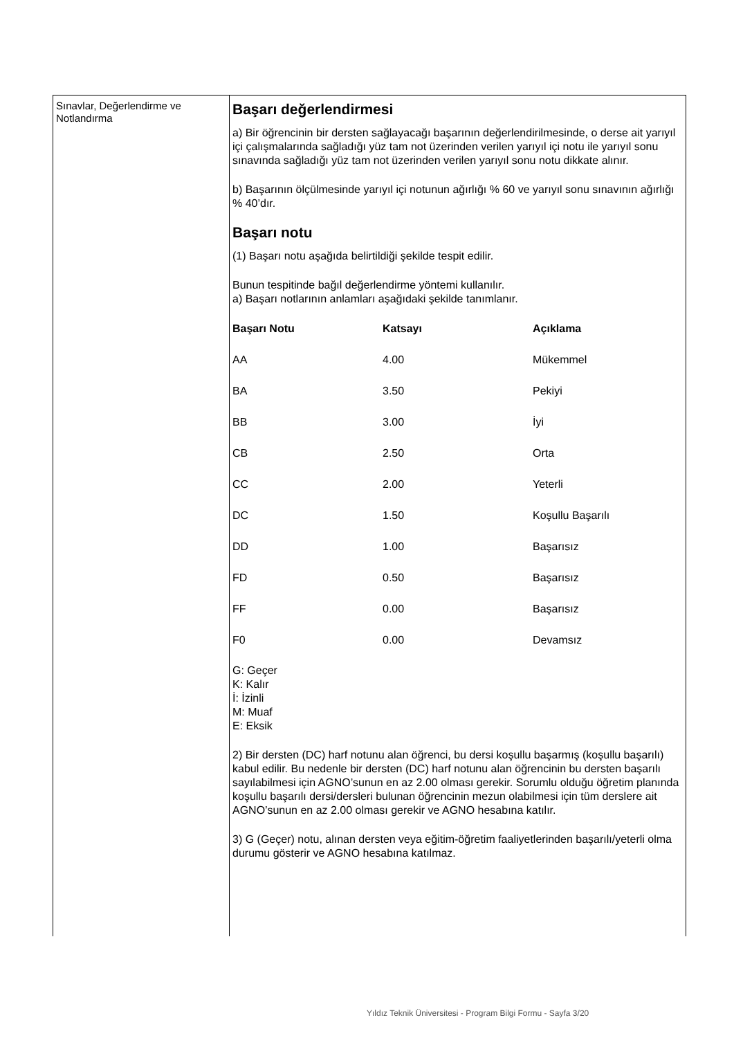Sınavlar, Değerlendirme ve Notlandırma
Başarı değerlendirmesi
a) Bir öğrencinin bir dersten sağlayacağı başarının değerlendirilmesinde, o derse ait yarıyıl içi çalışmalarında sağladığı yüz tam not üzerinden verilen yarıyıl içi notu ile yarıyıl sonu sınavında sağladığı yüz tam not üzerinden verilen yarıyıl sonu notu dikkate alınır.
b) Başarının ölçülmesinde yarıyıl içi notunun ağırlığı % 60 ve yarıyıl sonu sınavının ağırlığı % 40’dır.
Başarı notu
(1) Başarı notu aşağıda belirtildiği şekilde tespit edilir.
Bunun tespitinde bağıl değerlendirme yöntemi kullanılır.
a) Başarı notlarının anlamları aşağıdaki şekilde tanımlanır.
| Başarı Notu | Katsayı | Açıklama |
| --- | --- | --- |
| AA | 4.00 | Mükemmel |
| BA | 3.50 | Pekiyi |
| BB | 3.00 | İyi |
| CB | 2.50 | Orta |
| CC | 2.00 | Yeterli |
| DC | 1.50 | Koşullu Başarılı |
| DD | 1.00 | Başarısız |
| FD | 0.50 | Başarısız |
| FF | 0.00 | Başarısız |
| F0 | 0.00 | Devamsız |
G: Geçer
K: Kalır
İ: İzinli
M: Muaf
E: Eksik
2) Bir dersten (DC) harf notunu alan öğrenci, bu dersi koşullu başarmış (koşullu başarılı) kabul edilir. Bu nedenle bir dersten (DC) harf notunu alan öğrencinin bu dersten başarılı sayılabilmesi için AGNO’sunun en az 2.00 olması gerekir. Sorumlu olduğu öğretim planında koşullu başarılı dersi/dersleri bulunan öğrencinin mezun olabilmesi için tüm derslere ait AGNO’sunun en az 2.00 olması gerekir ve AGNO hesabına katılır.
3) G (Geçer) notu, alınan dersten veya eğitim-öğretim faaliyetlerinden başarılı/yeterli olma durumu gösterir ve AGNO hesabına katılmaz.
Yıldız Teknik Üniversitesi - Program Bilgi Formu - Sayfa 3/20